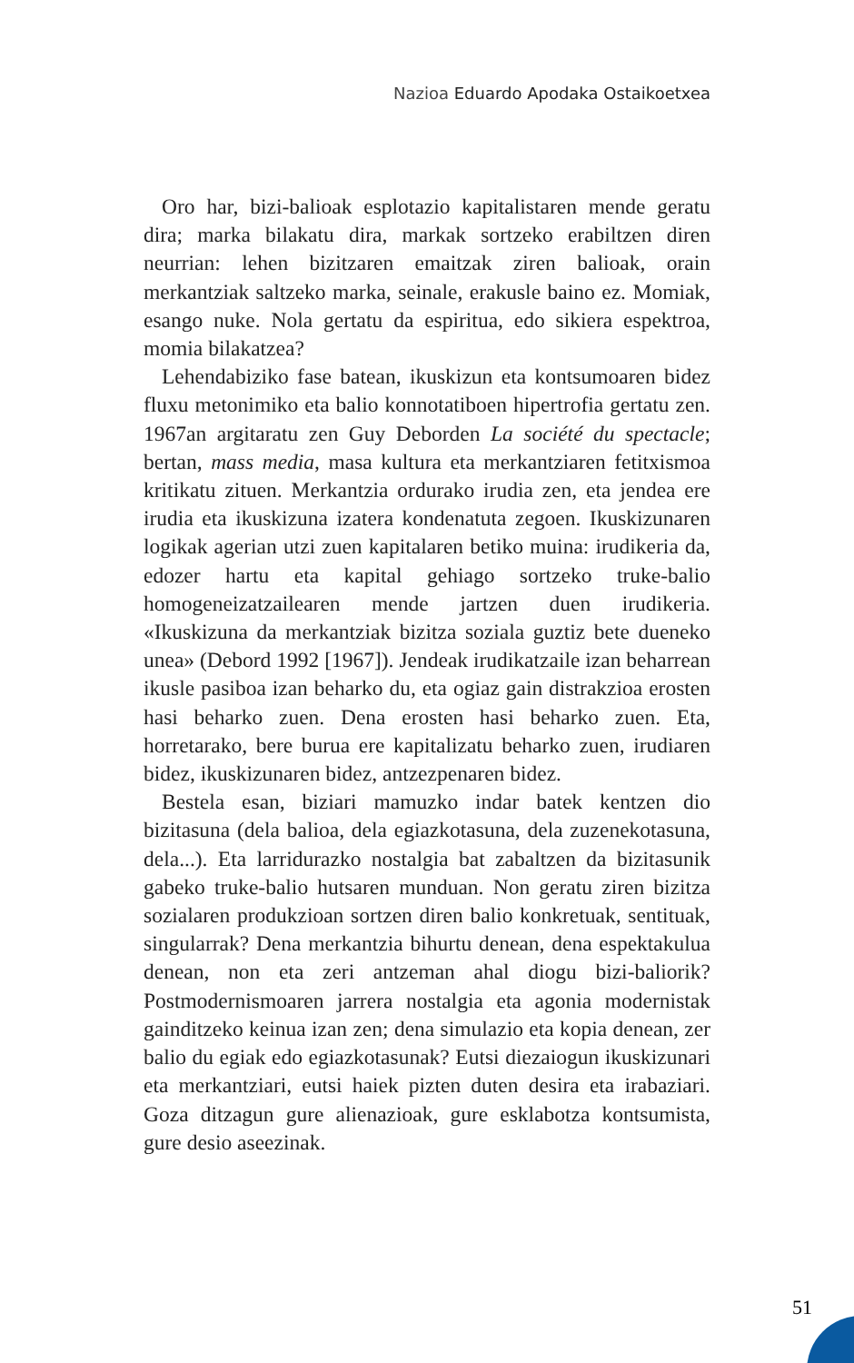Nazioa Eduardo Apodaka Ostaikoetxea
Oro har, bizi-balioak esplotazio kapitalistaren mende geratu dira; marka bilakatu dira, markak sortzeko erabiltzen diren neurrian: lehen bizitzaren emaitzak ziren balioak, orain merkantziak saltzeko marka, seinale, erakusle baino ez. Momiak, esango nuke. Nola gertatu da espiritua, edo sikiera espektroa, momia bilakatzea?
Lehendabiziko fase batean, ikuskizun eta kontsumoaren bidez fluxu metonimiko eta balio konnotatiboen hipertrofia gertatu zen. 1967an argitaratu zen Guy Deborden La société du spectacle; bertan, mass media, masa kultura eta merkantziaren fetitxismoa kritikatu zituen. Merkantzia ordurako irudia zen, eta jendea ere irudia eta ikuskizuna izatera kondenatuta zegoen. Ikuskizunaren logikak agerian utzi zuen kapitalaren betiko muina: irudikeria da, edozer hartu eta kapital gehiago sortzeko truke-balio homogeneizatzailearen mende jartzen duen irudikeria. «Ikuskizuna da merkantziak bizitza soziala guztiz bete dueneko unea» (Debord 1992 [1967]). Jendeak irudikatzaile izan beharrean ikusle pasiboa izan beharko du, eta ogiaz gain distrakzioa erosten hasi beharko zuen. Dena erosten hasi beharko zuen. Eta, horretarako, bere burua ere kapitalizatu beharko zuen, irudiaren bidez, ikuskizunaren bidez, antzezpenaren bidez.
Bestela esan, biziari mamuzko indar batek kentzen dio bizitasuna (dela balioa, dela egiazkotasuna, dela zuzenekotasuna, dela...). Eta larridurazko nostalgia bat zabaltzen da bizitasunik gabeko truke-balio hutsaren munduan. Non geratu ziren bizitza sozialaren produkzioan sortzen diren balio konkretuak, sentituak, singularrak? Dena merkantzia bihurtu denean, dena espektakulua denean, non eta zeri antzeman ahal diogu bizi-baliorik? Postmodernismoaren jarrera nostalgia eta agonia modernistak gainditzeko keinua izan zen; dena simulazio eta kopia denean, zer balio du egiak edo egiazkotasunak? Eutsi diezaiogun ikuskizunari eta merkantziari, eutsi haiek pizten duten desira eta irabaziari. Goza ditzagun gure alienazioak, gure esklabotza kontsumista, gure desio aseezinak.
51